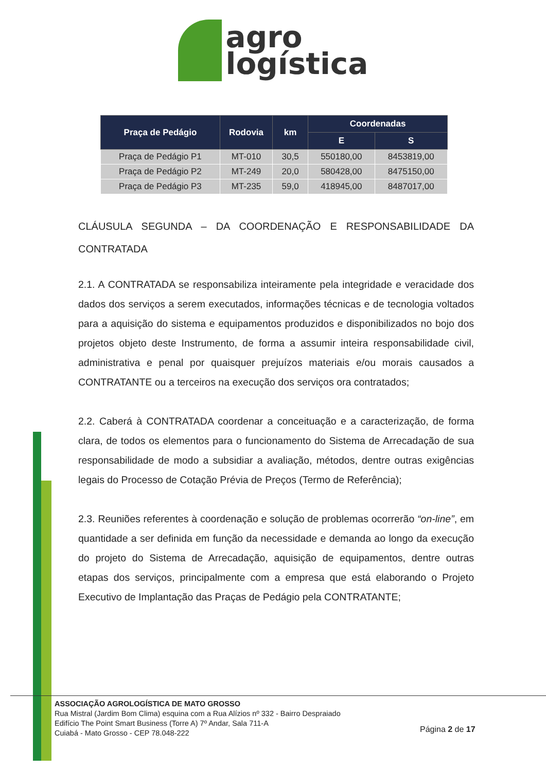agro
logística
| Praça de Pedágio | Rodovia | km | Coordenadas | |
| --- | --- | --- | --- | --- |
| | | | E | S |
| Praça de Pedágio P1 | MT-010 | 30,5 | 550180,00 | 8453819,00 |
| Praça de Pedágio P2 | MT-249 | 20,0 | 580428,00 | 8475150,00 |
| Praça de Pedágio P3 | MT-235 | 59,0 | 418945,00 | 8487017,00 |
CLÁUSULA SEGUNDA – DA COORDENAÇÃO E RESPONSABILIDADE DA CONTRATADA
2.1. A CONTRATADA se responsabiliza inteiramente pela integridade e veracidade dos dados dos serviços a serem executados, informações técnicas e de tecnologia voltados para a aquisição do sistema e equipamentos produzidos e disponibilizados no bojo dos projetos objeto deste Instrumento, de forma a assumir inteira responsabilidade civil, administrativa e penal por quaisquer prejuízos materiais e/ou morais causados a CONTRATANTE ou a terceiros na execução dos serviços ora contratados;
2.2. Caberá à CONTRATADA coordenar a conceituação e a caracterização, de forma clara, de todos os elementos para o funcionamento do Sistema de Arrecadação de sua responsabilidade de modo a subsidiar a avaliação, métodos, dentre outras exigências legais do Processo de Cotação Prévia de Preços (Termo de Referência);
2.3. Reuniões referentes à coordenação e solução de problemas ocorrerão “on-line”, em quantidade a ser definida em função da necessidade e demanda ao longo da execução do projeto do Sistema de Arrecadação, aquisição de equipamentos, dentre outras etapas dos serviços, principalmente com a empresa que está elaborando o Projeto Executivo de Implantação das Praças de Pedágio pela CONTRATANTE;
ASSOCIAÇÃO AGROLOGÍSTICA DE MATO GROSSO
Rua Mistral (Jardim Bom Clima) esquina com a Rua Alízios nº 332 - Bairro Despraiado
Edifício The Point Smart Business (Torre A) 7º Andar, Sala 711-A
Cuiabá - Mato Grosso - CEP 78.048-222
Página 2 de 17